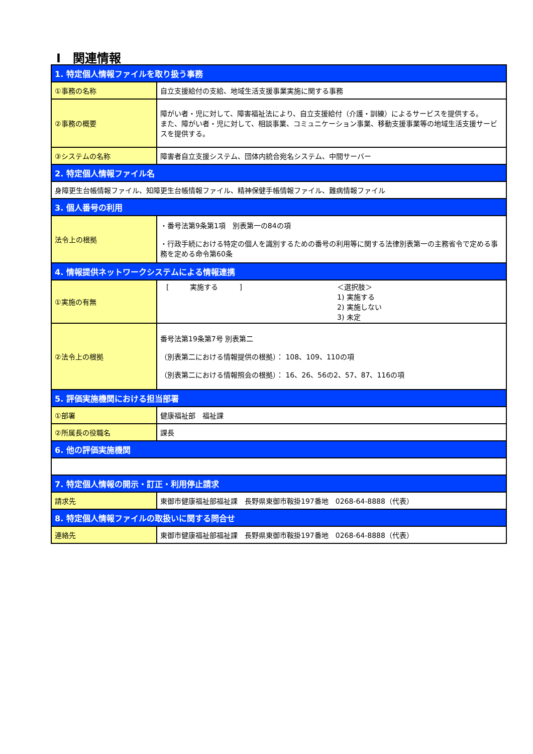Ⅰ　関連情報
| 1. 特定個人情報ファイルを取り扱う事務 | |
| ①事務の名称 | 自立支援給付の支給、地域生活支援事業実施に関する事務 |
| ②事務の概要 | 障がい者・児に対して、障害福祉法により、自立支援給付（介護・訓練）によるサービスを提供する。 また、障がい者・児に対して、相談事業、コミュニケーション事業、移動支援事業等の地域生活支援サービスを提供する。 |
| ③システムの名称 | 障害者自立支援システム、団体内統合宛名システム、中間サーバー |
| 2. 特定個人情報ファイル名 | |
| 身障更生台帳情報ファイル、知障更生台帳情報ファイル、精神保健手帳情報ファイル、難病情報ファイル | |
| 3. 個人番号の利用 | |
| 法令上の根拠 | ・番号法第9条第1項 別表第一の84の項 ・行政手続における特定の個人を識別するための番号の利用等に関する法律別表第一の主務省令で定める事務を定める命令第60条 |
| 4. 情報提供ネットワークシステムによる情報連携 | |
| ①実施の有無 | [ 実施する ] ＜選択肢＞ 1) 実施する 2) 実施しない 3) 未定 |
| ②法令上の根拠 | 番号法第19条第7号 別表第二 （別表第二における情報提供の根拠）： 108、109、110の項 （別表第二における情報照会の根拠）： 16、26、56の2、57、87、116の項 |
| 5. 評価実施機関における担当部署 | |
| ①部署 | 健康福祉部 福祉課 |
| ②所属長の役職名 | 課長 |
| 6. 他の評価実施機関 | |
| 7. 特定個人情報の開示・訂正・利用停止請求 | |
| 請求先 | 東御市健康福祉部福祉課 長野県東御市鞍掛197番地 0268-64-8888（代表） |
| 8. 特定個人情報ファイルの取扱いに関する問合せ | |
| 連絡先 | 東御市健康福祉部福祉課 長野県東御市鞍掛197番地 0268-64-8888（代表） |